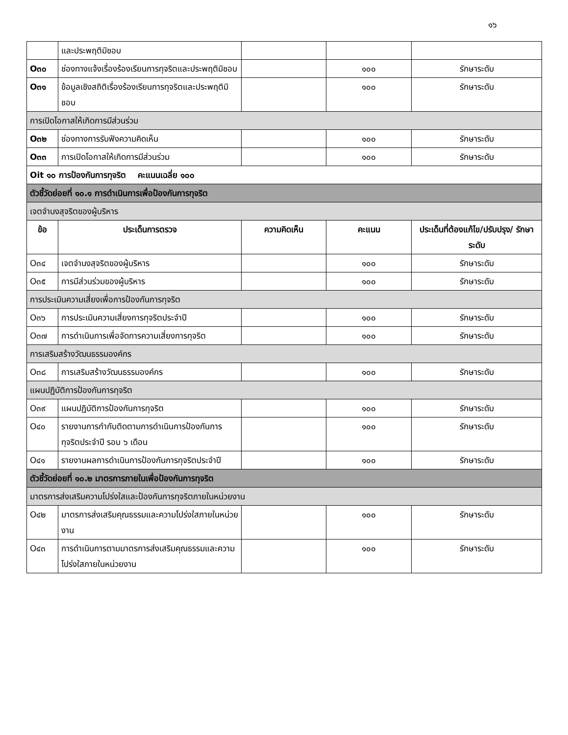๑๖
| | และประพฤติมิชอบ | | | |
| O๓๐ | ช่องทางแจ้งเรื่องร้องเรียนการทุจริตและประพฤติมิชอบ | | ๑๐๐ | รักษาระดับ |
| O๓๑ | ข้อมูลเชิงสถิติเรื่องร้องเรียนการทุจริตและประพฤติมิชอบ | | ๑๐๐ | รักษาระดับ |
| การเปิดโอกาสให้เกิดการมีส่วนร่วม | | | | |
| O๓๒ | ช่องทางการรับฟังความคิดเห็น | | ๑๐๐ | รักษาระดับ |
| O๓๓ | การเปิดโอกาสให้เกิดการมีส่วนร่วม | | ๑๐๐ | รักษาระดับ |
| Oit ๑๐ การป้องกันการทุจริต คะแนนเฉลี่ย ๑๐๐ | | | | |
| ตัวชี้วัดย่อยที่ ๑๐.๑ การดำเนินการเพื่อป้องกันการทุจริต | | | | |
| เจตจำนงสุจริตของผู้บริหาร | | | | |
| ข้อ | ประเด็นการตรวจ | ความคิดเห็น | คะแนน | ประเด็นที่ต้องแก้ไข/ปรับปรุง/ รักษาระดับ |
| O๓๔ | เจตจำนงสุจริตของผู้บริหาร | | ๑๐๐ | รักษาระดับ |
| O๓๕ | การมีส่วนร่วมของผู้บริหาร | | ๑๐๐ | รักษาระดับ |
| การประเมินความเสี่ยงเพื่อการป้องกันการทุจริต | | | | |
| O๓๖ | การประเมินความเสี่ยงการทุจริตประจำปี | | ๑๐๐ | รักษาระดับ |
| O๓๗ | การดำเนินการเพื่อจัดการความเสี่ยงการทุจริต | | ๑๐๐ | รักษาระดับ |
| การเสริมสร้างวัฒนธรรมองค์กร | | | | |
| O๓๘ | การเสริมสร้างวัฒนธรรมองค์กร | | ๑๐๐ | รักษาระดับ |
| แผนปฏิบัติการป้องกันการทุจริต | | | | |
| O๓๙ | แผนปฏิบัติการป้องกันการทุจริต | | ๑๐๐ | รักษาระดับ |
| O๔๐ | รายงานการกำกับติดตามการดำเนินการป้องกันการทุจริตประจำปี รอบ ๖ เดือน | | ๑๐๐ | รักษาระดับ |
| O๔๑ | รายงานผลการดำเนินการป้องกันการทุจริตประจำปี | | ๑๐๐ | รักษาระดับ |
| ตัวชี้วัดย่อยที่ ๑๐.๒ มาตรการภายในเพื่อป้องกันการทุจริต | | | | |
| มาตรการส่งเสริมความโปร่งใสและป้องกันการทุจริตภายในหน่วยงาน | | | | |
| O๔๒ | มาตรการส่งเสริมคุณธรรมและความโปร่งใสภายในหน่วยงาน | | ๑๐๐ | รักษาระดับ |
| O๔๓ | การดำเนินการตามมาตรการส่งเสริมคุณธรรมและความโปร่งใสภายในหน่วยงาน | | ๑๐๐ | รักษาระดับ |